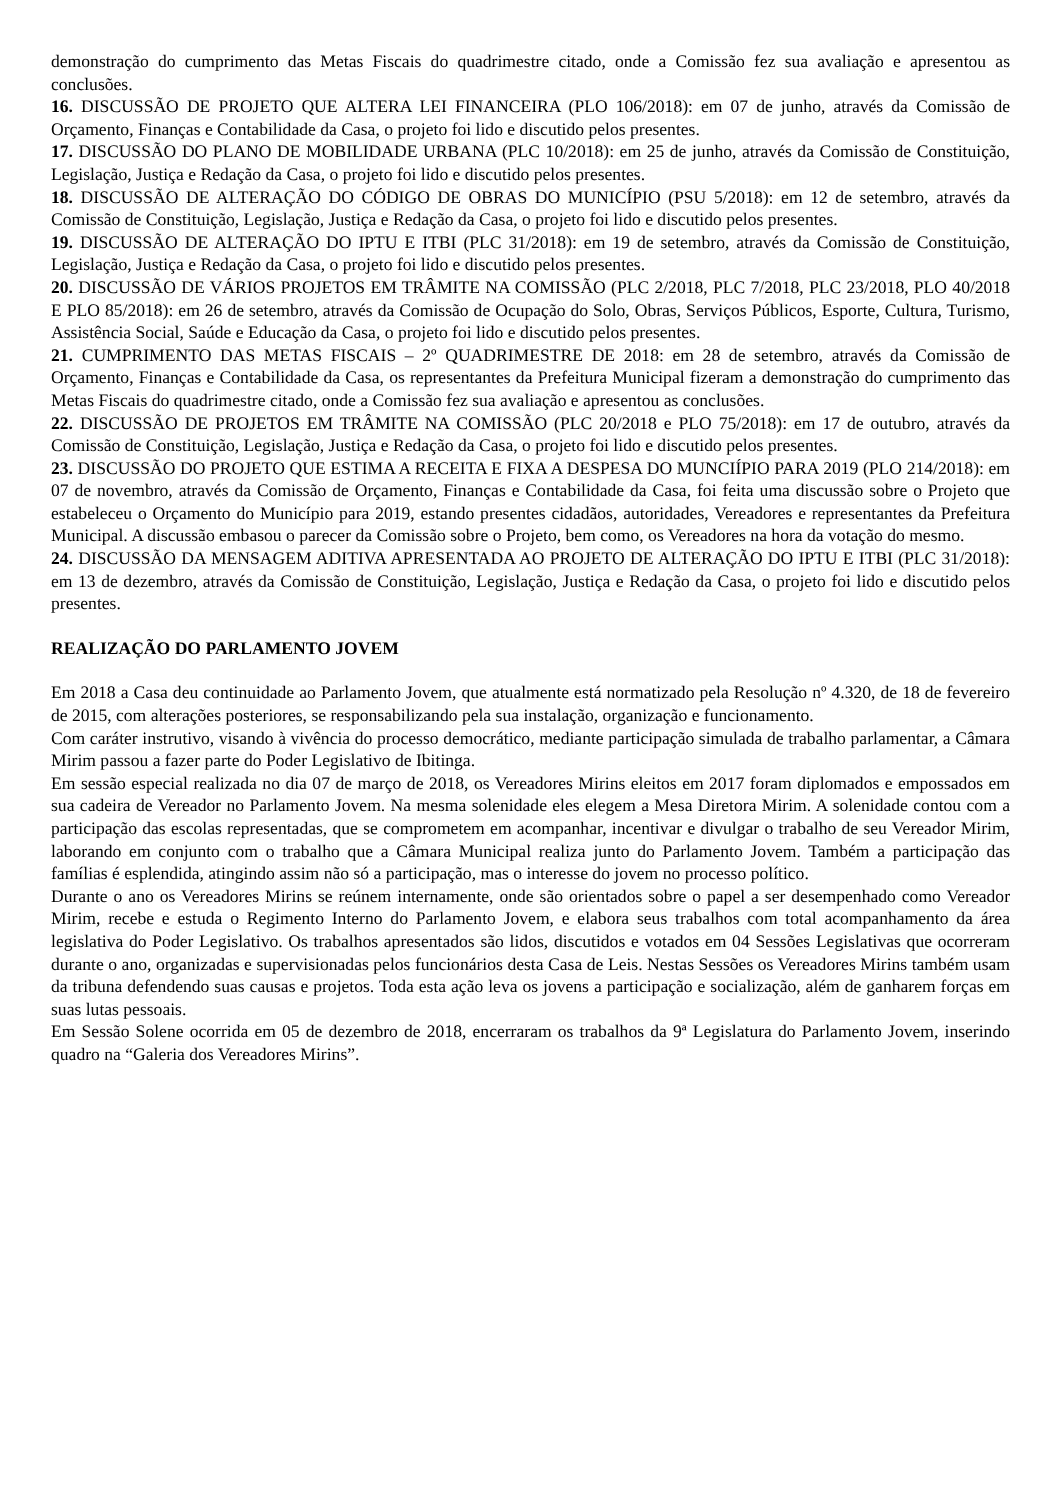demonstração do cumprimento das Metas Fiscais do quadrimestre citado, onde a Comissão fez sua avaliação e apresentou as conclusões.
16. DISCUSSÃO DE PROJETO QUE ALTERA LEI FINANCEIRA (PLO 106/2018): em 07 de junho, através da Comissão de Orçamento, Finanças e Contabilidade da Casa, o projeto foi lido e discutido pelos presentes.
17. DISCUSSÃO DO PLANO DE MOBILIDADE URBANA (PLC 10/2018): em 25 de junho, através da Comissão de Constituição, Legislação, Justiça e Redação da Casa, o projeto foi lido e discutido pelos presentes.
18. DISCUSSÃO DE ALTERAÇÃO DO CÓDIGO DE OBRAS DO MUNICÍPIO (PSU 5/2018): em 12 de setembro, através da Comissão de Constituição, Legislação, Justiça e Redação da Casa, o projeto foi lido e discutido pelos presentes.
19. DISCUSSÃO DE ALTERAÇÃO DO IPTU E ITBI (PLC 31/2018): em 19 de setembro, através da Comissão de Constituição, Legislação, Justiça e Redação da Casa, o projeto foi lido e discutido pelos presentes.
20. DISCUSSÃO DE VÁRIOS PROJETOS EM TRÂMITE NA COMISSÃO (PLC 2/2018, PLC 7/2018, PLC 23/2018, PLO 40/2018 E PLO 85/2018): em 26 de setembro, através da Comissão de Ocupação do Solo, Obras, Serviços Públicos, Esporte, Cultura, Turismo, Assistência Social, Saúde e Educação da Casa, o projeto foi lido e discutido pelos presentes.
21. CUMPRIMENTO DAS METAS FISCAIS – 2º QUADRIMESTRE DE 2018: em 28 de setembro, através da Comissão de Orçamento, Finanças e Contabilidade da Casa, os representantes da Prefeitura Municipal fizeram a demonstração do cumprimento das Metas Fiscais do quadrimestre citado, onde a Comissão fez sua avaliação e apresentou as conclusões.
22. DISCUSSÃO DE PROJETOS EM TRÂMITE NA COMISSÃO (PLC 20/2018 e PLO 75/2018): em 17 de outubro, através da Comissão de Constituição, Legislação, Justiça e Redação da Casa, o projeto foi lido e discutido pelos presentes.
23. DISCUSSÃO DO PROJETO QUE ESTIMA A RECEITA E FIXA A DESPESA DO MUNCIÍPIO PARA 2019 (PLO 214/2018): em 07 de novembro, através da Comissão de Orçamento, Finanças e Contabilidade da Casa, foi feita uma discussão sobre o Projeto que estabeleceu o Orçamento do Município para 2019, estando presentes cidadãos, autoridades, Vereadores e representantes da Prefeitura Municipal. A discussão embasou o parecer da Comissão sobre o Projeto, bem como, os Vereadores na hora da votação do mesmo.
24. DISCUSSÃO DA MENSAGEM ADITIVA APRESENTADA AO PROJETO DE ALTERAÇÃO DO IPTU E ITBI (PLC 31/2018): em 13 de dezembro, através da Comissão de Constituição, Legislação, Justiça e Redação da Casa, o projeto foi lido e discutido pelos presentes.
REALIZAÇÃO DO PARLAMENTO JOVEM
Em 2018 a Casa deu continuidade ao Parlamento Jovem, que atualmente está normatizado pela Resolução nº 4.320, de 18 de fevereiro de 2015, com alterações posteriores, se responsabilizando pela sua instalação, organização e funcionamento.
Com caráter instrutivo, visando à vivência do processo democrático, mediante participação simulada de trabalho parlamentar, a Câmara Mirim passou a fazer parte do Poder Legislativo de Ibitinga.
Em sessão especial realizada no dia 07 de março de 2018, os Vereadores Mirins eleitos em 2017 foram diplomados e empossados em sua cadeira de Vereador no Parlamento Jovem. Na mesma solenidade eles elegem a Mesa Diretora Mirim. A solenidade contou com a participação das escolas representadas, que se comprometem em acompanhar, incentivar e divulgar o trabalho de seu Vereador Mirim, laborando em conjunto com o trabalho que a Câmara Municipal realiza junto do Parlamento Jovem. Também a participação das famílias é esplendida, atingindo assim não só a participação, mas o interesse do jovem no processo político.
Durante o ano os Vereadores Mirins se reúnem internamente, onde são orientados sobre o papel a ser desempenhado como Vereador Mirim, recebe e estuda o Regimento Interno do Parlamento Jovem, e elabora seus trabalhos com total acompanhamento da área legislativa do Poder Legislativo. Os trabalhos apresentados são lidos, discutidos e votados em 04 Sessões Legislativas que ocorreram durante o ano, organizadas e supervisionadas pelos funcionários desta Casa de Leis. Nestas Sessões os Vereadores Mirins também usam da tribuna defendendo suas causas e projetos. Toda esta ação leva os jovens a participação e socialização, além de ganharem forças em suas lutas pessoais.
Em Sessão Solene ocorrida em 05 de dezembro de 2018, encerraram os trabalhos da 9ª Legislatura do Parlamento Jovem, inserindo quadro na “Galeria dos Vereadores Mirins”.